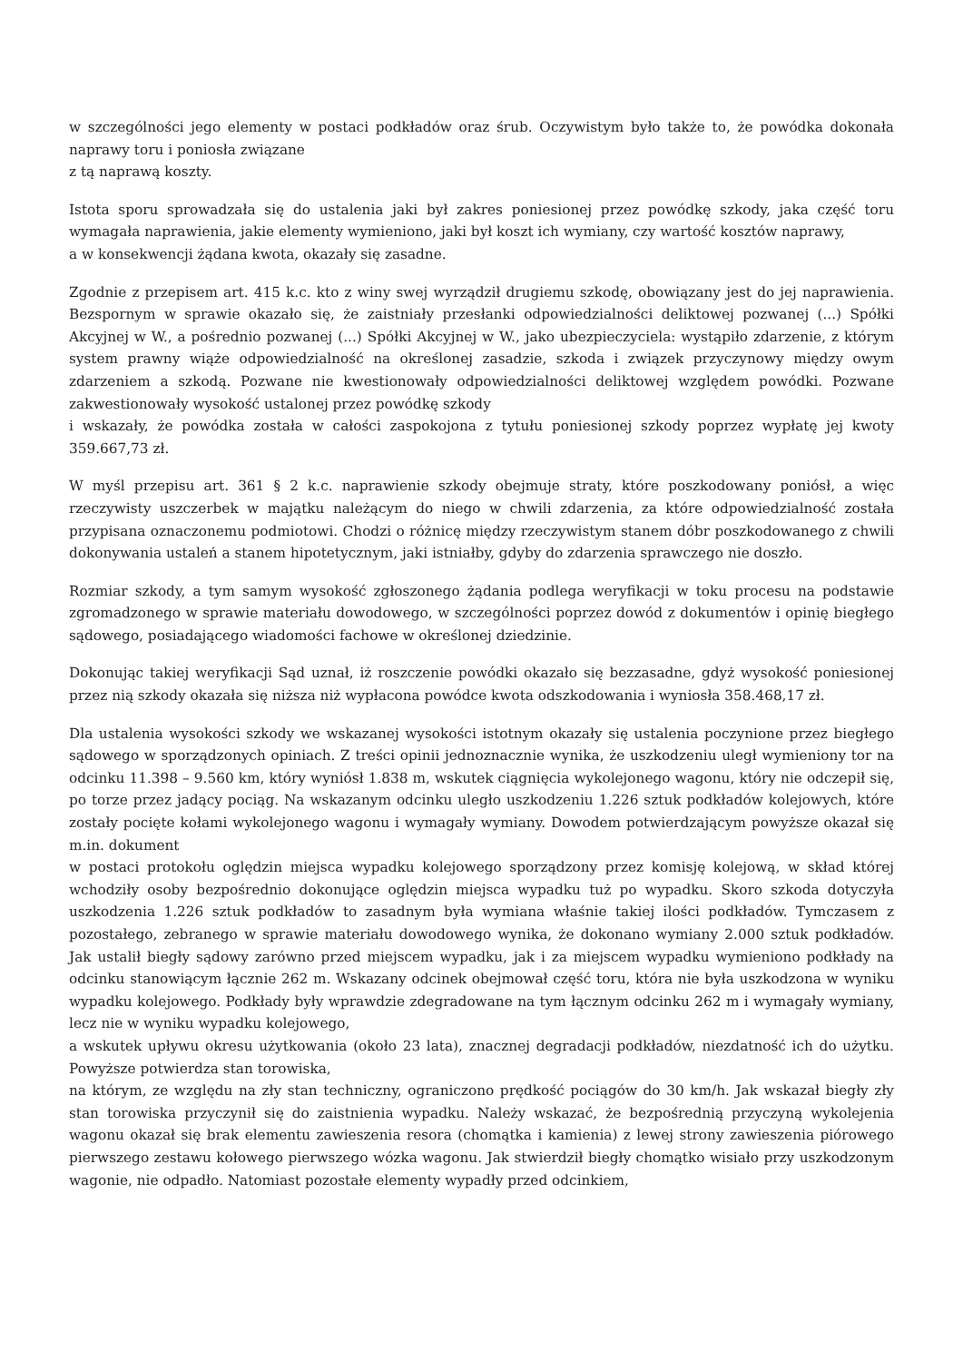w szczególności jego elementy w postaci podkładów oraz śrub. Oczywistym było także to, że powódka dokonała naprawy toru i poniosła związane
z tą naprawą koszty.
Istota sporu sprowadzała się do ustalenia jaki był zakres poniesionej przez powódkę szkody, jaka część toru wymagała naprawienia, jakie elementy wymieniono, jaki był koszt ich wymiany, czy wartość kosztów naprawy,
a w konsekwencji żądana kwota, okazały się zasadne.
Zgodnie z przepisem art. 415 k.c. kto z winy swej wyrządził drugiemu szkodę, obowiązany jest do jej naprawienia. Bezspornym w sprawie okazało się, że zaistniały przesłanki odpowiedzialności deliktowej pozwanej (...) Spółki Akcyjnej w W., a pośrednio pozwanej (...) Spółki Akcyjnej w W., jako ubezpieczyciela: wystąpiło zdarzenie, z którym system prawny wiąże odpowiedzialność na określonej zasadzie, szkoda i związek przyczynowy między owym zdarzeniem a szkodą. Pozwane nie kwestionowały odpowiedzialności deliktowej względem powódki. Pozwane zakwestionowały wysokość ustalonej przez powódkę szkody
i wskazały, że powódka została w całości zaspokojona z tytułu poniesionej szkody poprzez wypłatę jej kwoty 359.667,73 zł.
W myśl przepisu art. 361 § 2 k.c. naprawienie szkody obejmuje straty, które poszkodowany poniósł, a więc rzeczywisty uszczerbek w majątku należącym do niego w chwili zdarzenia, za które odpowiedzialność została przypisana oznaczonemu podmiotowi. Chodzi o różnicę między rzeczywistym stanem dóbr poszkodowanego z chwili dokonywania ustaleń a stanem hipotetycznym, jaki istniałby, gdyby do zdarzenia sprawczego nie doszło.
Rozmiar szkody, a tym samym wysokość zgłoszonego żądania podlega weryfikacji w toku procesu na podstawie zgromadzonego w sprawie materiału dowodowego, w szczególności poprzez dowód z dokumentów i opinię biegłego sądowego, posiadającego wiadomości fachowe w określonej dziedzinie.
Dokonując takiej weryfikacji Sąd uznał, iż roszczenie powódki okazało się bezzasadne, gdyż wysokość poniesionej przez nią szkody okazała się niższa niż wypłacona powódce kwota odszkodowania i wyniosła 358.468,17 zł.
Dla ustalenia wysokości szkody we wskazanej wysokości istotnym okazały się ustalenia poczynione przez biegłego sądowego w sporządzonych opiniach. Z treści opinii jednoznacznie wynika, że uszkodzeniu uległ wymieniony tor na odcinku 11.398 – 9.560 km, który wyniósł 1.838 m, wskutek ciągnięcia wykolejonego wagonu, który nie odczepił się, po torze przez jadący pociąg. Na wskazanym odcinku uległo uszkodzeniu 1.226 sztuk podkładów kolejowych, które zostały pocięte kołami wykolejonego wagonu i wymagały wymiany. Dowodem potwierdzającym powyższe okazał się m.in. dokument
w postaci protokołu oględzin miejsca wypadku kolejowego sporządzony przez komisję kolejową, w skład której wchodziły osoby bezpośrednio dokonujące oględzin miejsca wypadku tuż po wypadku. Skoro szkoda dotyczyła uszkodzenia 1.226 sztuk podkładów to zasadnym była wymiana właśnie takiej ilości podkładów. Tymczasem z pozostałego, zebranego w sprawie materiału dowodowego wynika, że dokonano wymiany 2.000 sztuk podkładów. Jak ustalił biegły sądowy zarówno przed miejscem wypadku, jak i za miejscem wypadku wymieniono podkłady na odcinku stanowiącym łącznie 262 m. Wskazany odcinek obejmował część toru, która nie była uszkodzona w wyniku wypadku kolejowego. Podkłady były wprawdzie zdegradowane na tym łącznym odcinku 262 m i wymagały wymiany, lecz nie w wyniku wypadku kolejowego,
a wskutek upływu okresu użytkowania (około 23 lata), znacznej degradacji podkładów, niezdatność ich do użytku. Powyższe potwierdza stan torowiska,
na którym, ze względu na zły stan techniczny, ograniczono prędkość pociągów do 30 km/h. Jak wskazał biegły zły stan torowiska przyczynił się do zaistnienia wypadku. Należy wskazać, że bezpośrednią przyczyną wykolejenia wagonu okazał się brak elementu zawieszenia resora (chomątka i kamienia) z lewej strony zawieszenia piórowego pierwszego zestawu kołowego pierwszego wózka wagonu. Jak stwierdził biegły chomątko wisiało przy uszkodzonym wagonie, nie odpadło. Natomiast pozostałe elementy wypadły przed odcinkiem,